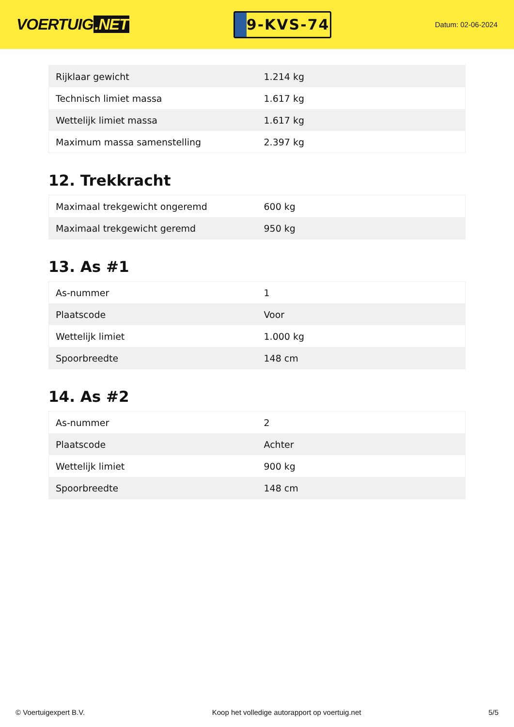VOERTUIG.NET
9-KVS-74
Datum: 02-06-2024
| Rijklaar gewicht | 1.214 kg |
| Technisch limiet massa | 1.617 kg |
| Wettelijk limiet massa | 1.617 kg |
| Maximum massa samenstelling | 2.397 kg |
12. Trekkracht
| Maximaal trekgewicht ongeremd | 600 kg |
| Maximaal trekgewicht geremd | 950 kg |
13. As #1
| As-nummer | 1 |
| Plaatscode | Voor |
| Wettelijk limiet | 1.000 kg |
| Spoorbreedte | 148 cm |
14. As #2
| As-nummer | 2 |
| Plaatscode | Achter |
| Wettelijk limiet | 900 kg |
| Spoorbreedte | 148 cm |
© Voertuigexpert B.V. Koop het volledige autorapport op voertuig.net 5/5